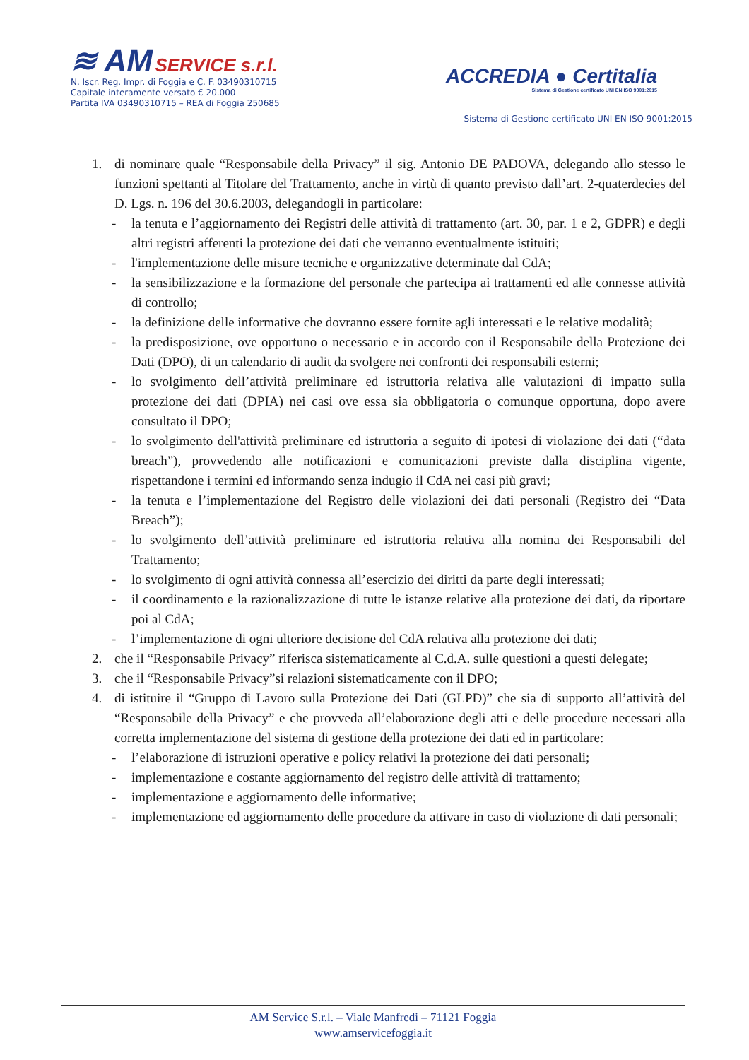≋ AM SERVICE s.r.l.
N. Iscr. Reg. Impr. di Foggia e C. F. 03490310715
Capitale interamente versato € 20.000
Partita IVA 03490310715 – REA di Foggia 250685
ACCREDIA ● Certitalia
Sistema di Gestione certificato UNI EN ISO 9001:2015
Sistema di Gestione certificato UNI EN ISO 9001:2015
1. di nominare quale “Responsabile della Privacy” il sig. Antonio DE PADOVA, delegando allo stesso le funzioni spettanti al Titolare del Trattamento, anche in virtù di quanto previsto dall’art. 2-quaterdecies del D. Lgs. n. 196 del 30.6.2003, delegandogli in particolare:
- la tenuta e l’aggiornamento dei Registri delle attività di trattamento (art. 30, par. 1 e 2, GDPR) e degli altri registri afferenti la protezione dei dati che verranno eventualmente istituiti;
- l'implementazione delle misure tecniche e organizzative determinate dal CdA;
- la sensibilizzazione e la formazione del personale che partecipa ai trattamenti ed alle connesse attività di controllo;
- la definizione delle informative che dovranno essere fornite agli interessati e le relative modalità;
- la predisposizione, ove opportuno o necessario e in accordo con il Responsabile della Protezione dei Dati (DPO), di un calendario di audit da svolgere nei confronti dei responsabili esterni;
- lo svolgimento dell’attività preliminare ed istruttoria relativa alle valutazioni di impatto sulla protezione dei dati (DPIA) nei casi ove essa sia obbligatoria o comunque opportuna, dopo avere consultato il DPO;
- lo svolgimento dell'attività preliminare ed istruttoria a seguito di ipotesi di violazione dei dati (“data breach”), provvedendo alle notificazioni e comunicazioni previste dalla disciplina vigente, rispettandone i termini ed informando senza indugio il CdA nei casi più gravi;
- la tenuta e l’implementazione del Registro delle violazioni dei dati personali (Registro dei “Data Breach”);
- lo svolgimento dell’attività preliminare ed istruttoria relativa alla nomina dei Responsabili del Trattamento;
- lo svolgimento di ogni attività connessa all’esercizio dei diritti da parte degli interessati;
- il coordinamento e la razionalizzazione di tutte le istanze relative alla protezione dei dati, da riportare poi al CdA;
- l’implementazione di ogni ulteriore decisione del CdA relativa alla protezione dei dati;
2. che il “Responsabile Privacy” riferisca sistematicamente al C.d.A. sulle questioni a questi delegate;
3. che il “Responsabile Privacy”si relazioni sistematicamente con il DPO;
4. di istituire il “Gruppo di Lavoro sulla Protezione dei Dati (GLPD)” che sia di supporto all’attività del “Responsabile della Privacy” e che provveda all’elaborazione degli atti e delle procedure necessari alla corretta implementazione del sistema di gestione della protezione dei dati ed in particolare:
- l’elaborazione di istruzioni operative e policy relativi la protezione dei dati personali;
- implementazione e costante aggiornamento del registro delle attività di trattamento;
- implementazione e aggiornamento delle informative;
- implementazione ed aggiornamento delle procedure da attivare in caso di violazione di dati personali;
AM Service S.r.l. – Viale Manfredi – 71121 Foggia
www.amservicefoggia.it